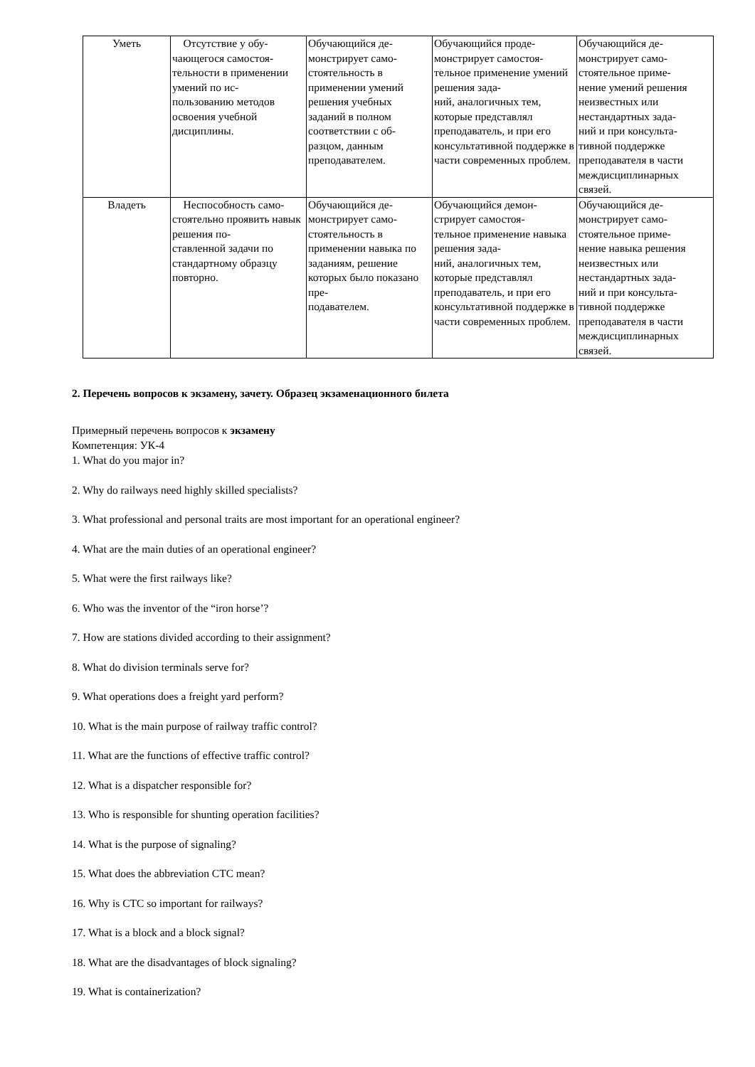| Уметь | Отсутствие у обу- чающегося самостоя- тельности в применении умений по ис- пользованию методов освоения учебной дисциплины. | Обучающийся де- монстрирует само- стоятельность в применении умений решения учебных заданий в полном соответствии с об- разцом, данным преподавателем. | Обучающийся проде- монстрирует самостоя- тельное применение умений решения зада- ний, аналогичных тем, которые представлял преподаватель, и при его консультативной поддержке в части современных проблем. | Обучающийся де- монстрирует само- стоятельное приме- нение умений решения неизвестных или нестандартных зада- ний и при консульта- тивной поддержке преподавателя в части междисциплинарных связей. |
| Владеть | Неспособность само- стоятельно проявить навык решения по- ставленной задачи по стандартному образцу повторно. | Обучающийся де- монстрирует само- стоятельность в применении навыка по заданиям, решение которых было показано пре- подавателем. | Обучающийся демон- стрирует самостоя- тельное применение навыка решения зада- ний, аналогичных тем, которые представлял преподаватель, и при его консультативной поддержке в части современных проблем. | Обучающийся де- монстрирует само- стоятельное приме- нение навыка решения неизвестных или нестандартных зада- ний и при консульта- тивной поддержке преподавателя в части междисциплинарных связей. |
2. Перечень вопросов к экзамену, зачету. Образец экзаменационного билета
Примерный перечень вопросов к экзамену
Компетенция: УК-4
1. What do you major in?
2. Why do railways need highly skilled specialists?
3. What professional and personal traits are most important for an operational engineer?
4. What are the main duties of an operational engineer?
5. What were the first railways like?
6. Who was the inventor of the “iron horse’?
7. How are stations divided according to their assignment?
8. What do division terminals serve for?
9. What operations does a freight yard perform?
10. What is the main purpose of railway traffic control?
11. What are the functions of effective traffic control?
12. What is a dispatcher responsible for?
13. Who is responsible for shunting operation facilities?
14. What is the purpose of signaling?
15. What does the abbreviation CTC mean?
16. Why is CTC so important for railways?
17. What is a block and a block signal?
18. What are the disadvantages of block signaling?
19. What is containerization?